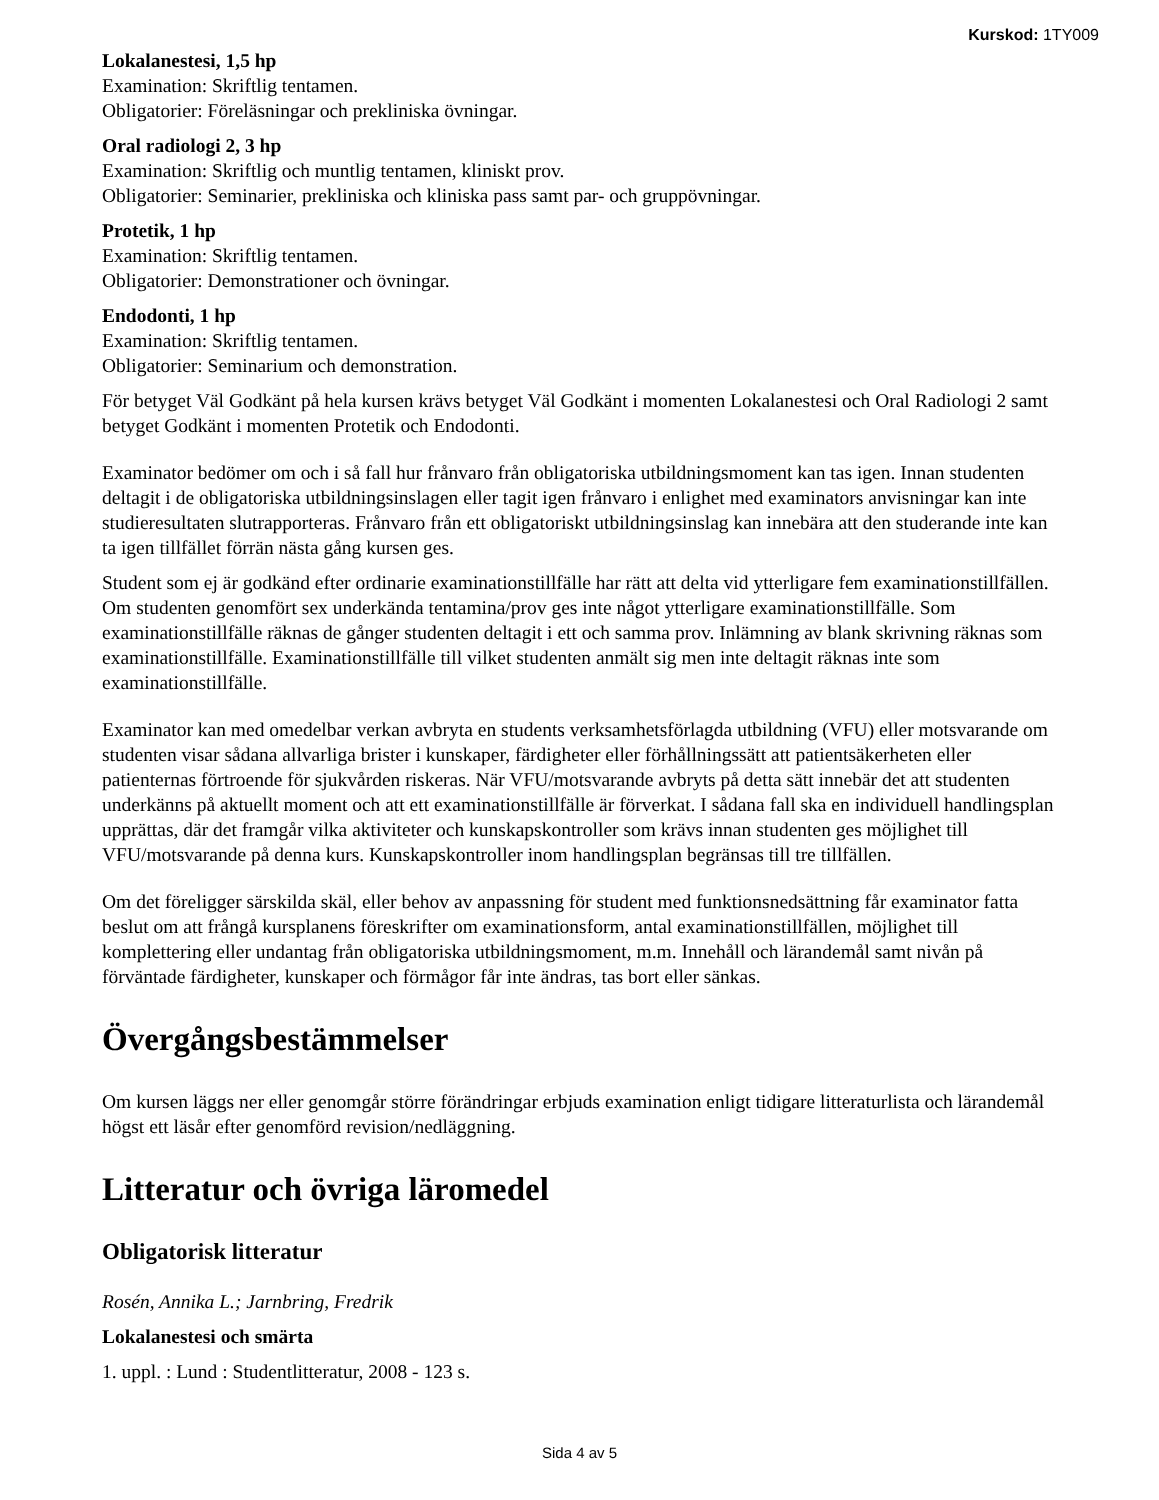Kurskod: 1TY009
Lokalanestesi, 1,5 hp
Examination: Skriftlig tentamen.
Obligatorier: Föreläsningar och prekliniska övningar.
Oral radiologi 2, 3 hp
Examination: Skriftlig och muntlig tentamen, kliniskt prov.
Obligatorier: Seminarier, prekliniska och kliniska pass samt par- och gruppövningar.
Protetik, 1 hp
Examination: Skriftlig tentamen.
Obligatorier: Demonstrationer och övningar.
Endodonti, 1 hp
Examination: Skriftlig tentamen.
Obligatorier: Seminarium och demonstration.
För betyget Väl Godkänt på hela kursen krävs betyget Väl Godkänt i momenten Lokalanestesi och Oral Radiologi 2 samt betyget Godkänt i momenten Protetik och Endodonti.
Examinator bedömer om och i så fall hur frånvaro från obligatoriska utbildningsmoment kan tas igen. Innan studenten deltagit i de obligatoriska utbildningsinslagen eller tagit igen frånvaro i enlighet med examinators anvisningar kan inte studieresultaten slutrapporteras. Frånvaro från ett obligatoriskt utbildningsinslag kan innebära att den studerande inte kan ta igen tillfället förrän nästa gång kursen ges.
Student som ej är godkänd efter ordinarie examinationstillfälle har rätt att delta vid ytterligare fem examinationstillfällen. Om studenten genomfört sex underkända tentamina/prov ges inte något ytterligare examinationstillfälle. Som examinationstillfälle räknas de gånger studenten deltagit i ett och samma prov. Inlämning av blank skrivning räknas som examinationstillfälle. Examinationstillfälle till vilket studenten anmält sig men inte deltagit räknas inte som examinationstillfälle.
Examinator kan med omedelbar verkan avbryta en students verksamhetsförlagda utbildning (VFU) eller motsvarande om studenten visar sådana allvarliga brister i kunskaper, färdigheter eller förhållningssätt att patientsäkerheten eller patienternas förtroende för sjukvården riskeras. När VFU/motsvarande avbryts på detta sätt innebär det att studenten underkänns på aktuellt moment och att ett examinationstillfälle är förverkat. I sådana fall ska en individuell handlingsplan upprättas, där det framgår vilka aktiviteter och kunskapskontroller som krävs innan studenten ges möjlighet till VFU/motsvarande på denna kurs. Kunskapskontroller inom handlingsplan begränsas till tre tillfällen.
Om det föreligger särskilda skäl, eller behov av anpassning för student med funktionsnedsättning får examinator fatta beslut om att frångå kursplanens föreskrifter om examinationsform, antal examinationstillfällen, möjlighet till komplettering eller undantag från obligatoriska utbildningsmoment, m.m. Innehåll och lärandemål samt nivån på förväntade färdigheter, kunskaper och förmågor får inte ändras, tas bort eller sänkas.
Övergångsbestämmelser
Om kursen läggs ner eller genomgår större förändringar erbjuds examination enligt tidigare litteraturlista och lärandemål högst ett läsår efter genomförd revision/nedläggning.
Litteratur och övriga läromedel
Obligatorisk litteratur
Rosén, Annika L.; Jarnbring, Fredrik
Lokalanestesi och smärta
1. uppl. : Lund : Studentlitteratur, 2008 - 123 s.
Sida 4 av 5